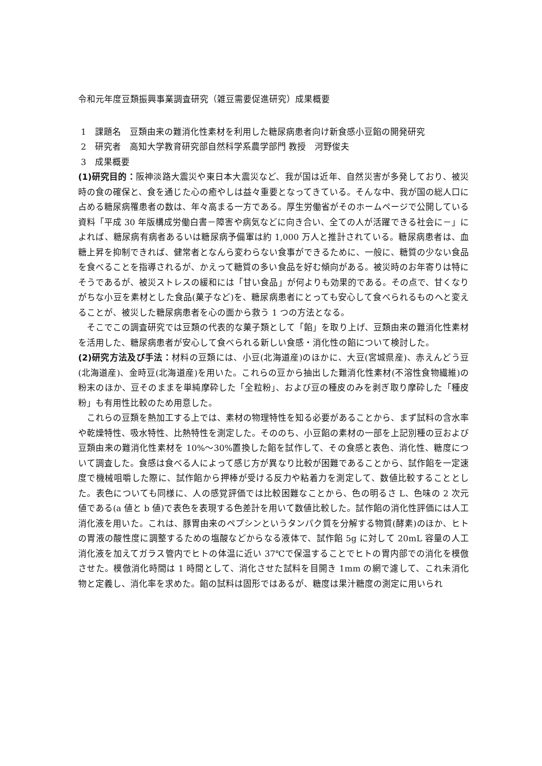令和元年度豆類振興事業調査研究（雑豆需要促進研究）成果概要
1　課題名　豆類由来の難消化性素材を利用した糖尿病患者向け新食感小豆餡の開発研究
2　研究者　高知大学教育研究部自然科学系農学部門 教授　河野俊夫
3　成果概要
(1)研究目的：阪神淡路大震災や東日本大震災など、我が国は近年、自然災害が多発しており、被災時の食の確保と、食を通じた心の癒やしは益々重要となってきている。そんな中、我が国の総人口に占める糖尿病罹患者の数は、年々高まる一方である。厚生労働省がそのホームページで公開している資料「平成 30 年版構成労働白書－障害や病気などに向き合い、全ての人が活躍できる社会に－」によれば、糖尿病有病者あるいは糖尿病予備軍は約 1,000 万人と推計されている。糖尿病患者は、血糖上昇を抑制できれば、健常者となんら変わらない食事ができるために、一般に、糖質の少ない食品を食べることを指導されるが、かえって糖質の多い食品を好む傾向がある。被災時のお年寄りは特にそうであるが、被災ストレスの緩和には「甘い食品」が何よりも効果的である。その点で、甘くなりがちな小豆を素材とした食品(菓子など)を、糖尿病患者にとっても安心して食べられるものへと変えることが、被災した糖尿病患者を心の面から救う 1 つの方法となる。
そこでこの調査研究では豆類の代表的な菓子類として「餡」を取り上げ、豆類由来の難消化性素材を活用した、糖尿病患者が安心して食べられる新しい食感・消化性の餡について検討した。
(2)研究方法及び手法：材料の豆類には、小豆(北海道産)のほかに、大豆(宮城県産)、赤えんどう豆(北海道産)、金時豆(北海道産)を用いた。これらの豆から抽出した難消化性素材(不溶性食物繊維)の粉末のほか、豆そのままを単純摩砕した「全粒粉」、および豆の種皮のみを剥ぎ取り摩砕した「種皮粉」も有用性比較のため用意した。
これらの豆類を熱加工する上では、素材の物理特性を知る必要があることから、まず試料の含水率や乾燥特性、吸水特性、比熱特性を測定した。そののち、小豆餡の素材の一部を上記別種の豆および豆類由来の難消化性素材を 10%～30%置換した餡を試作して、その食感と表色、消化性、糖度について調査した。食感は食べる人によって感じ方が異なり比較が困難であることから、試作餡を一定速度で機械咀嚼した際に、試作餡から押棒が受ける反力や粘着力を測定して、数値比較することとした。表色についても同様に、人の感覚評価では比較困難なことから、色の明るさ L、色味の 2 次元値である(a 値と b 値)で表色を表現する色差計を用いて数値比較した。試作餡の消化性評価には人工消化液を用いた。これは、豚胃由来のペプシンというタンパク質を分解する物質(酵素)のほか、ヒトの胃液の酸性度に調整するための塩酸などからなる液体で、試作餡 5g に対して 20mL 容量の人工消化液を加えてガラス管内でヒトの体温に近い 37℃で保温することでヒトの胃内部での消化を模倣させた。模倣消化時間は 1 時間として、消化させた試料を目開き 1mm の網で濾して、これ未消化物と定義し、消化率を求めた。餡の試料は固形ではあるが、糖度は果汁糖度の測定に用いられ